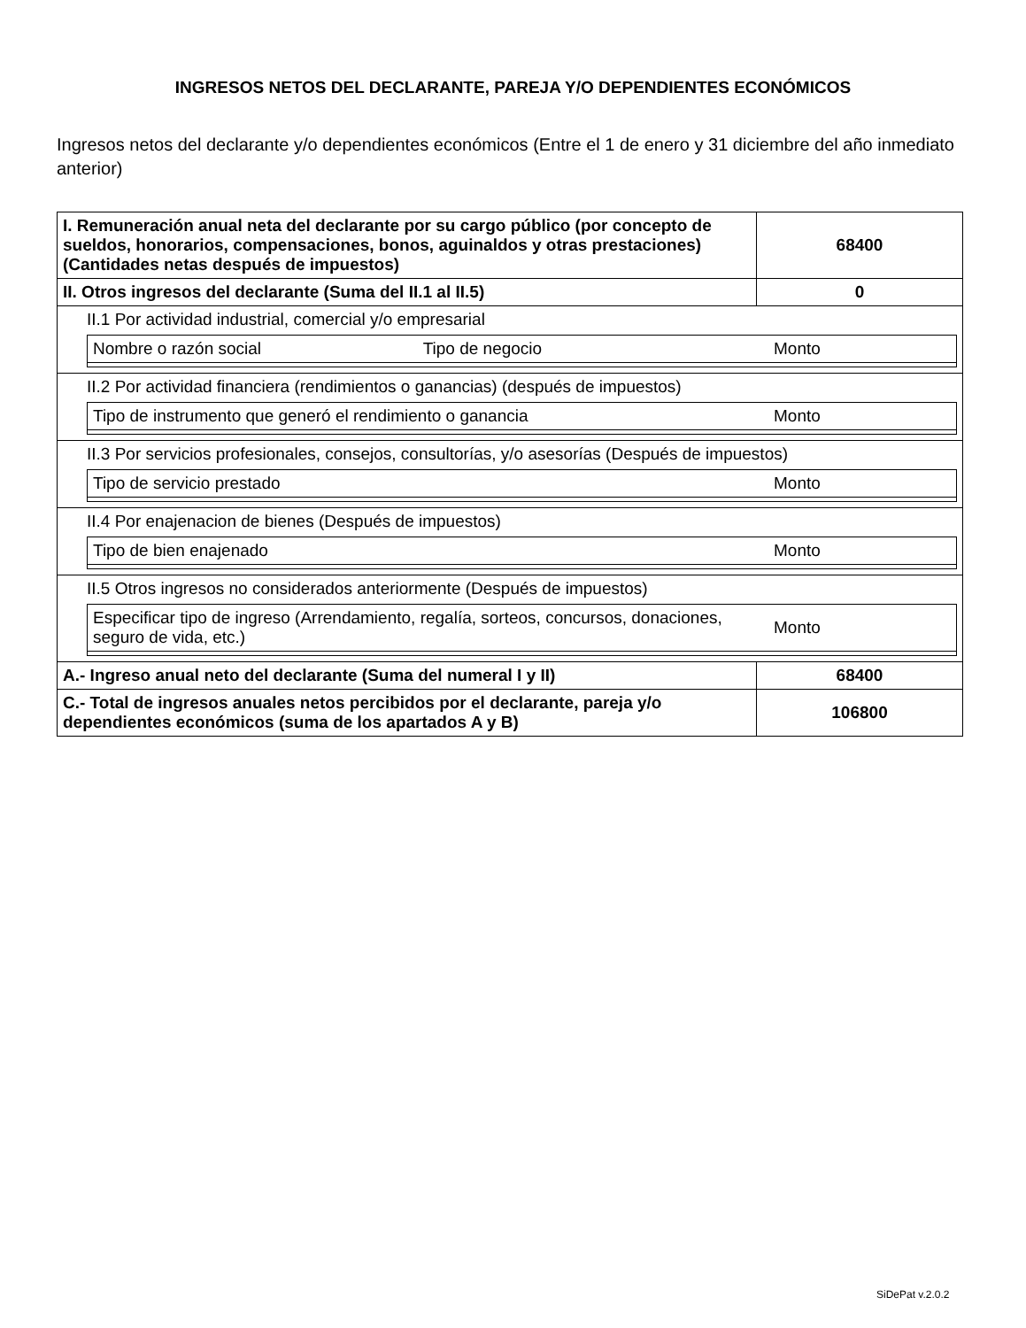INGRESOS NETOS DEL DECLARANTE, PAREJA Y/O DEPENDIENTES ECONÓMICOS
Ingresos netos del declarante y/o dependientes económicos (Entre el 1 de enero y 31 diciembre del año inmediato anterior)
| I. Remuneración anual neta del declarante por su cargo público (por concepto de sueldos, honorarios, compensaciones, bonos, aguinaldos y otras prestaciones) (Cantidades netas después de impuestos) | 68400 |
| II. Otros ingresos del declarante (Suma del II.1 al II.5) | 0 |
| II.1 Por actividad industrial, comercial y/o empresarial / Nombre o razón social / Tipo de negocio / Monto / | |
| II.2 Por actividad financiera (rendimientos o ganancias) (después de impuestos) / Tipo de instrumento que generó el rendimiento o ganancia / Monto / | |
| II.3 Por servicios profesionales, consejos, consultorías, y/o asesorías (Después de impuestos) / Tipo de servicio prestado / Monto / | |
| II.4 Por enajenacion de bienes (Después de impuestos) / Tipo de bien enajenado / Monto / | |
| II.5 Otros ingresos no considerados anteriormente (Después de impuestos) / Especificar tipo de ingreso (Arrendamiento, regalía, sorteos, concursos, donaciones, seguro de vida, etc.) / Monto / | |
| A.- Ingreso anual neto del declarante (Suma del numeral I y II) | 68400 |
| C.- Total de ingresos anuales netos percibidos por el declarante, pareja y/o dependientes económicos (suma de los apartados A y B) | 106800 |
SiDePat v.2.0.2